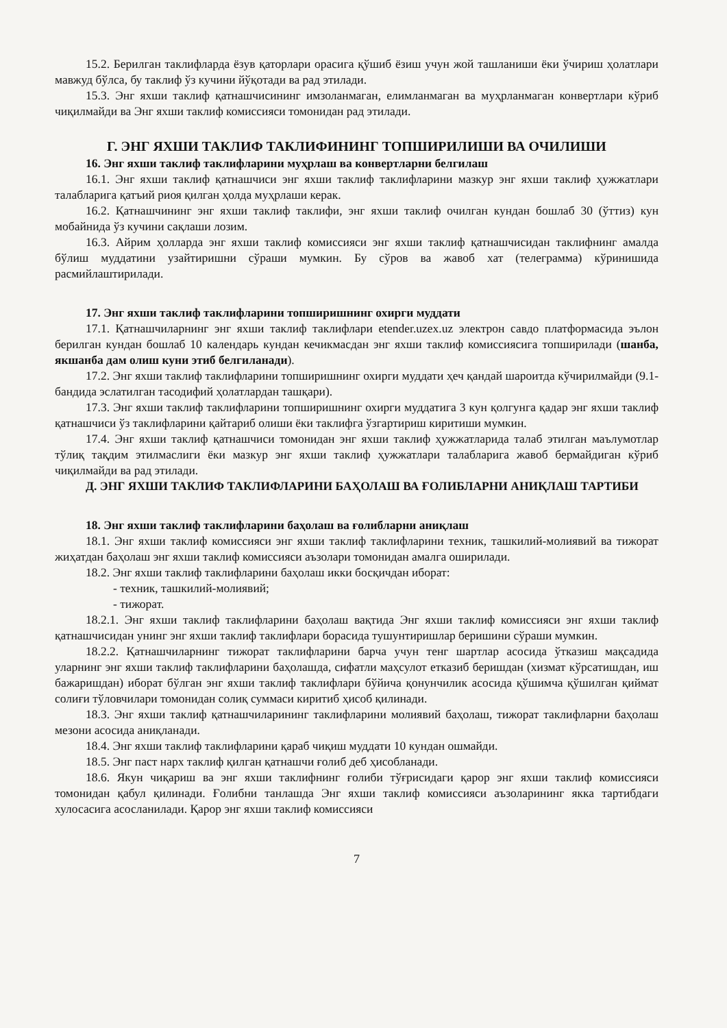15.2. Берилган таклифларда ёзув қаторлари орасига қўшиб ёзиш учун жой ташланиши ёки ўчириш ҳолатлари мавжуд бўлса, бу таклиф ўз кучини йўқотади ва рад этилади.
15.3. Энг яхши таклиф қатнашчисининг имзоланмаган, елимланмаган ва муҳрланмаган конвертлари кўриб чиқилмайди ва Энг яхши таклиф комиссияси томонидан рад этилади.
Г. ЭНГ ЯХШИ ТАКЛИФ ТАКЛИФИНИНГ ТОПШИРИЛИШИ ВА ОЧИЛИШИ
16. Энг яхши таклиф таклифларини муҳрлаш ва конвертларни белгилаш
16.1. Энг яхши таклиф қатнашчиси энг яхши таклиф таклифларини мазкур энг яхши таклиф ҳужжатлари талабларига қатъий риоя қилган ҳолда муҳрлаши керак.
16.2. Қатнашчининг энг яхши таклиф таклифи, энг яхши таклиф очилган кундан бошлаб 30 (ўттиз) кун мобайнида ўз кучини сақлаши лозим.
16.3. Айрим ҳолларда энг яхши таклиф комиссияси энг яхши таклиф қатнашчисидан таклифнинг амалда бўлиш муддатини узайтиришни сўраши мумкин. Бу сўров ва жавоб хат (телеграмма) кўринишида расмийлаштирилади.
17. Энг яхши таклиф таклифларини топширишнинг охирги муддати
17.1. Қатнашчиларнинг энг яхши таклиф таклифлари etender.uzex.uz электрон савдо платформасида эълон берилган кундан бошлаб 10 календарь кундан кечикмасдан энг яхши таклиф комиссиясига топширилади (шанба, якшанба дам олиш куни этиб белгиланади).
17.2. Энг яхши таклиф таклифларини топширишнинг охирги муддати ҳеч қандай шароитда кўчирилмайди (9.1-бандида эслатилган тасодифий ҳолатлардан ташқари).
17.3. Энг яхши таклиф таклифларини топширишнинг охирги муддатига 3 кун қолгунга қадар энг яхши таклиф қатнашчиси ўз таклифларини қайтариб олиши ёки таклифга ўзгартириш киритиши мумкин.
17.4. Энг яхши таклиф қатнашчиси томонидан энг яхши таклиф ҳужжатларида талаб этилган маълумотлар тўлиқ тақдим этилмаслиги ёки мазкур энг яхши таклиф ҳужжатлари талабларига жавоб бермайдиган кўриб чиқилмайди ва рад этилади.
Д. ЭНГ ЯХШИ ТАКЛИФ ТАКЛИФЛАРИНИ БАҲОЛАШ ВА ҒОЛИБЛАРНИ АНИҚЛАШ ТАРТИБИ
18. Энг яхши таклиф таклифларини баҳолаш ва ғолибларни аниқлаш
18.1. Энг яхши таклиф комиссияси энг яхши таклиф таклифларини техник, ташкилий-молиявий ва тижорат жиҳатдан баҳолаш энг яхши таклиф комиссияси аъзолари томонидан амалга оширилади.
18.2. Энг яхши таклиф таклифларини баҳолаш икки босқичдан иборат:
- техник, ташкилий-молиявий;
- тижорат.
18.2.1. Энг яхши таклиф таклифларини баҳолаш вақтида Энг яхши таклиф комиссияси энг яхши таклиф қатнашчисидан унинг энг яхши таклиф таклифлари борасида тушунтиришлар беришини сўраши мумкин.
18.2.2. Қатнашчиларнинг тижорат таклифларини барча учун тенг шартлар асосида ўтказиш мақсадида уларнинг энг яхши таклиф таклифларини баҳолашда, сифатли маҳсулот етказиб беришдан (хизмат кўрсатишдан, иш бажаришдан) иборат бўлган энг яхши таклиф таклифлари бўйича қонунчилик асосида қўшимча қўшилган қиймат солиғи тўловчилари томонидан солиқ суммаси киритиб ҳисоб қилинади.
18.3. Энг яхши таклиф қатнашчиларининг таклифларини молиявий баҳолаш, тижорат таклифларни баҳолаш мезони асосида аниқланади.
18.4. Энг яхши таклиф таклифларини қараб чиқиш муддати 10 кундан ошмайди.
18.5. Энг паст нарх таклиф қилган қатнашчи ғолиб деб ҳисобланади.
18.6. Якун чиқариш ва энг яхши таклифнинг ғолиби тўғрисидаги қарор энг яхши таклиф комиссияси томонидан қабул қилинади. Ғолибни танлашда Энг яхши таклиф комиссияси аъзоларининг якка тартибдаги хулосасига асосланилади. Қарор энг яхши таклиф комиссияси
7